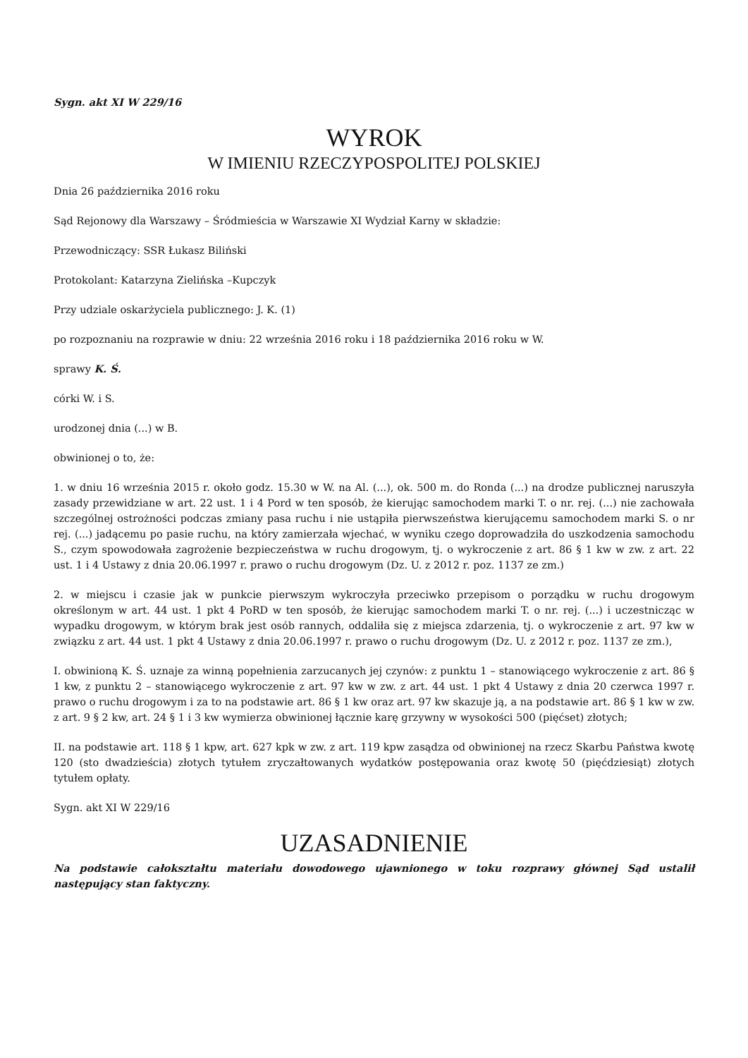Sygn. akt XI W 229/16
WYROK
W IMIENIU RZECZYPOSPOLITEJ POLSKIEJ
Dnia 26 października 2016 roku
Sąd Rejonowy dla Warszawy – Śródmieścia w Warszawie XI Wydział Karny w składzie:
Przewodniczący: SSR Łukasz Biliński
Protokolant: Katarzyna Zielińska –Kupczyk
Przy udziale oskarżyciela publicznego: J. K. (1)
po rozpoznaniu na rozprawie w dniu: 22 września 2016 roku i 18 października 2016 roku w W.
sprawy K. Ś.
córki W. i S.
urodzonej dnia (...) w B.
obwinionej o to, że:
1. w dniu 16 września 2015 r. około godz. 15.30 w W. na Al. (...), ok. 500 m. do Ronda (...) na drodze publicznej naruszyła zasady przewidziane w art. 22 ust. 1 i 4 Pord w ten sposób, że kierując samochodem marki T. o nr. rej. (...) nie zachowała szczególnej ostrożności podczas zmiany pasa ruchu i nie ustąpiła pierwszeństwa kierującemu samochodem marki S. o nr rej. (...) jadącemu po pasie ruchu, na który zamierzała wjechać, w wyniku czego doprowadziła do uszkodzenia samochodu S., czym spowodowała zagrożenie bezpieczeństwa w ruchu drogowym, tj. o wykroczenie z art. 86 § 1 kw w zw. z art. 22 ust. 1 i 4 Ustawy z dnia 20.06.1997 r. prawo o ruchu drogowym (Dz. U. z 2012 r. poz. 1137 ze zm.)
2. w miejscu i czasie jak w punkcie pierwszym wykroczyła przeciwko przepisom o porządku w ruchu drogowym określonym w art. 44 ust. 1 pkt 4 PoRD w ten sposób, że kierując samochodem marki T. o nr. rej. (...) i uczestnicząc w wypadku drogowym, w którym brak jest osób rannych, oddaliła się z miejsca zdarzenia, tj. o wykroczenie z art. 97 kw w związku z art. 44 ust. 1 pkt 4 Ustawy z dnia 20.06.1997 r. prawo o ruchu drogowym (Dz. U. z 2012 r. poz. 1137 ze zm.),
I. obwinioną K. Ś. uznaje za winną popełnienia zarzucanych jej czynów: z punktu 1 – stanowiącego wykroczenie z art. 86 § 1 kw, z punktu 2 – stanowiącego wykroczenie z art. 97 kw w zw. z art. 44 ust. 1 pkt 4 Ustawy z dnia 20 czerwca 1997 r. prawo o ruchu drogowym i za to na podstawie art. 86 § 1 kw oraz art. 97 kw skazuje ją, a na podstawie art. 86 § 1 kw w zw. z art. 9 § 2 kw, art. 24 § 1 i 3 kw wymierza obwinionej łącznie karę grzywny w wysokości 500 (pięćset) złotych;
II. na podstawie art. 118 § 1 kpw, art. 627 kpk w zw. z art. 119 kpw zasądza od obwinionej na rzecz Skarbu Państwa kwotę 120 (sto dwadzieścia) złotych tytułem zryczałtowanych wydatków postępowania oraz kwotę 50 (pięćdziesiąt) złotych tytułem opłaty.
Sygn. akt XI W 229/16
UZASADNIENIE
Na podstawie całokształtu materiału dowodowego ujawnionego w toku rozprawy głównej Sąd ustalił następujący stan faktyczny.